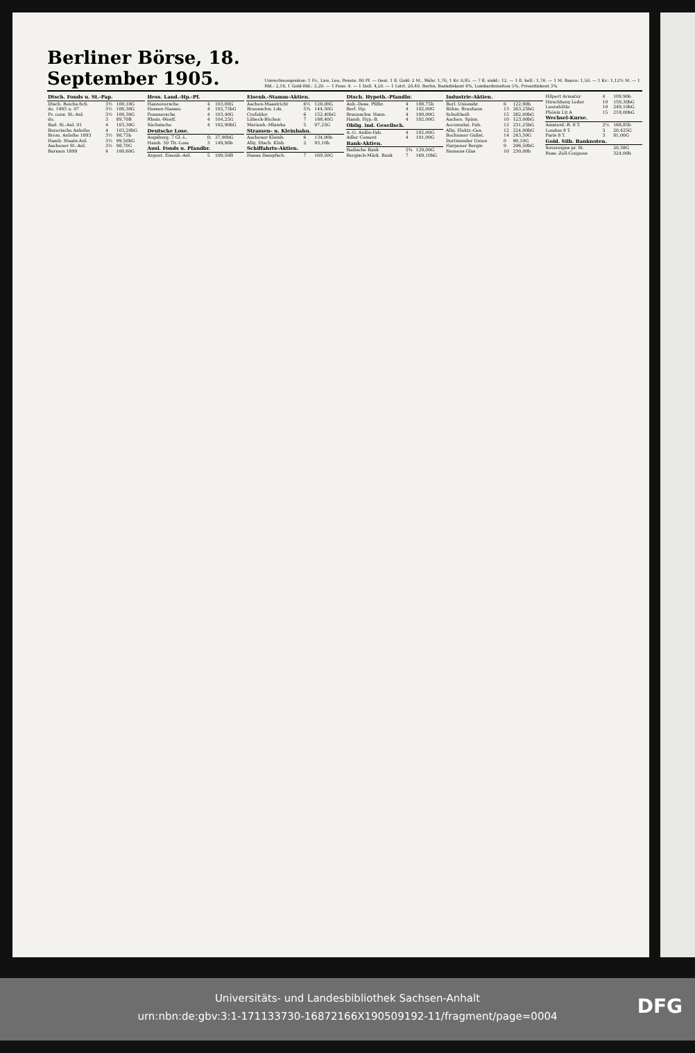Berliner Börse, 18. September 1905.
Umrechnungssätze: 1 Fr., Lire, Leu, Peseta: 80 Pf. — Oest. 1 fl. Gold: 2 M., Währ. 1,70, 1 Kr. 0,85. — 7 fl. südd.: 12. — 1 fl. holl.: 1,70. — 1 M. Banco: 1,50. — 1 Kr.: 1,12½ M. — 1 Rbl.: 2,16, 1 Gold-Rbl.: 3,20. — 1 Peso: 4. — 1 Doll. 4,20. — 1 Lstrl. 20,40. Berlin, Bankdiskont 4%, Lombardzinsfuss 5%, Privatdiskont 3%.
| Dtsch. Fonds u. St.-Pap. | | |
| --- | --- | --- |
| Dtsch. Reichs-Sch. | 3½ | 100,10G |
| do. 1905 u. 07 | 3½ | 100,30G |
| Pr. cons. St.-Anl. | 3½ | 100,30G |
| do. | 3 | 89,70B |
| Bad. St.-Anl. 01 | 4 | 103,30G |
| Bayerische Anleihe | 4 | 103,20bG |
| Brem. Anleihe 1893 | 3½ | 98,75b |
| Hamb. Staats-Anl. | 3½ | 99,50bG |
| Aachener St.-Anl. | 3½ | 98,70G |
| Barmen 1899 | 4 | 100,60G |
| Hess. Land.-Hp.-Pf. | | |
| --- | --- | --- |
| Hannoversche | 4 | 103,00G |
| Hessen-Nassau | 4 | 102,75bG |
| Pommersche | 4 | 103,40G |
| Rhein.-Westf. | 4 | 104,25G |
| Sächsische | 4 | 102,90bG |
| Deutsche Lose. | | |
| Augsburg. 7 Gl.-L. | fr. | 37,90bG |
| Hamb. 50 Tlr.-Lose | 3 | 149,90b |
| Ausl. Fonds u. Pfandbr. | | |
| Argent. Eisenb.-Anl. | 5 | 100,50B |
| Eisenb.-Stamm-Aktien. | | |
| --- | --- | --- |
| Aachen-Maastricht | 6½ | 128,00G |
| Braunschw. Lds. | 5¾ | 144,50G |
| Crefelder | 6 | 152,40bG |
| Lübeck-Büchen | 7 | 188,40G |
| Marienb.-Mlawka | 5 | 97,25G |
| Strassen- u. Kleinbahn. | | |
| Aachener Kleinb. | 6 | 134,00b |
| Allg. Dtsch. Klnb. | 2 | 93,10b |
| Schiffahrts-Aktien. | | |
| Hansa Dampfsch. | 7 | 169,50G |
| Dtsch. Hypoth.-Pfandbr. | | |
| --- | --- | --- |
| Anh.-Dess. Pfdbr. | 4 | 100,75b |
| Berl. Hp. | 4 | 102,00G |
| Braunschw. Hann. | 4 | 100,00G |
| Hamb. Hyp.-B. | 4 | 102,00G |
| Oblig. ind. Gesellsch. | | |
| A.-G. Anilin-Fab. | 4 | 102,00G |
| Adler Cement | 4 | 101,00G |
| Bank-Aktien. | | |
| Badische Bank | 5¾ | 129,00G |
| Bergisch-Märk. Bank | 7 | 169,10bG |
| Industrie-Aktien. | | |
| --- | --- | --- |
| Berl. Unionsbr. | 6 | 122,90b |
| Böhm. Brauhaus | 13 | 263,25bG |
| Schultheiß | 15 | 282,00bG |
| Aachen. Spinn. | 10 | 123,00bG |
| Accumulat. Fab. | 12 | 231,25bG |
| Allg. Elektr.-Ges. | 12 | 224,00bG |
| Bochumer Gußst. | 14 | 243,50G |
| Dortmunder Union | 0 | 90,10G |
| Harpener Bergw. | 9 | 206,50bG |
| Siemens Glas | 10 | 230,00b |
| Hilpert Armatur. | 4 | 109,90b |
| Hirschberg Leder | 10 | 159,30bG |
| Laurahütte | 10 | 249,10bG |
| Phönix Lit A | 15 | 218,00bG |
| Wechsel-Kurse. | | |
| Amsterd.-R. 8 T. | 2½ | 168,85b |
| London 8 T. | 3 | 20,425G |
| Paris 8 T. | 3 | 81,00G |
| Gold. Silb. Banknoten. | | |
| Sovereigns pr. St. | | 20,38G |
| Russ.-Zoll-Coupons | | 324,00b |
Universitäts- und Landesbibliothek Sachsen-Anhalt
urn:nbn:de:gbv:3:1-171133730-16872166X190509192-11/fragment/page=0004
DFG